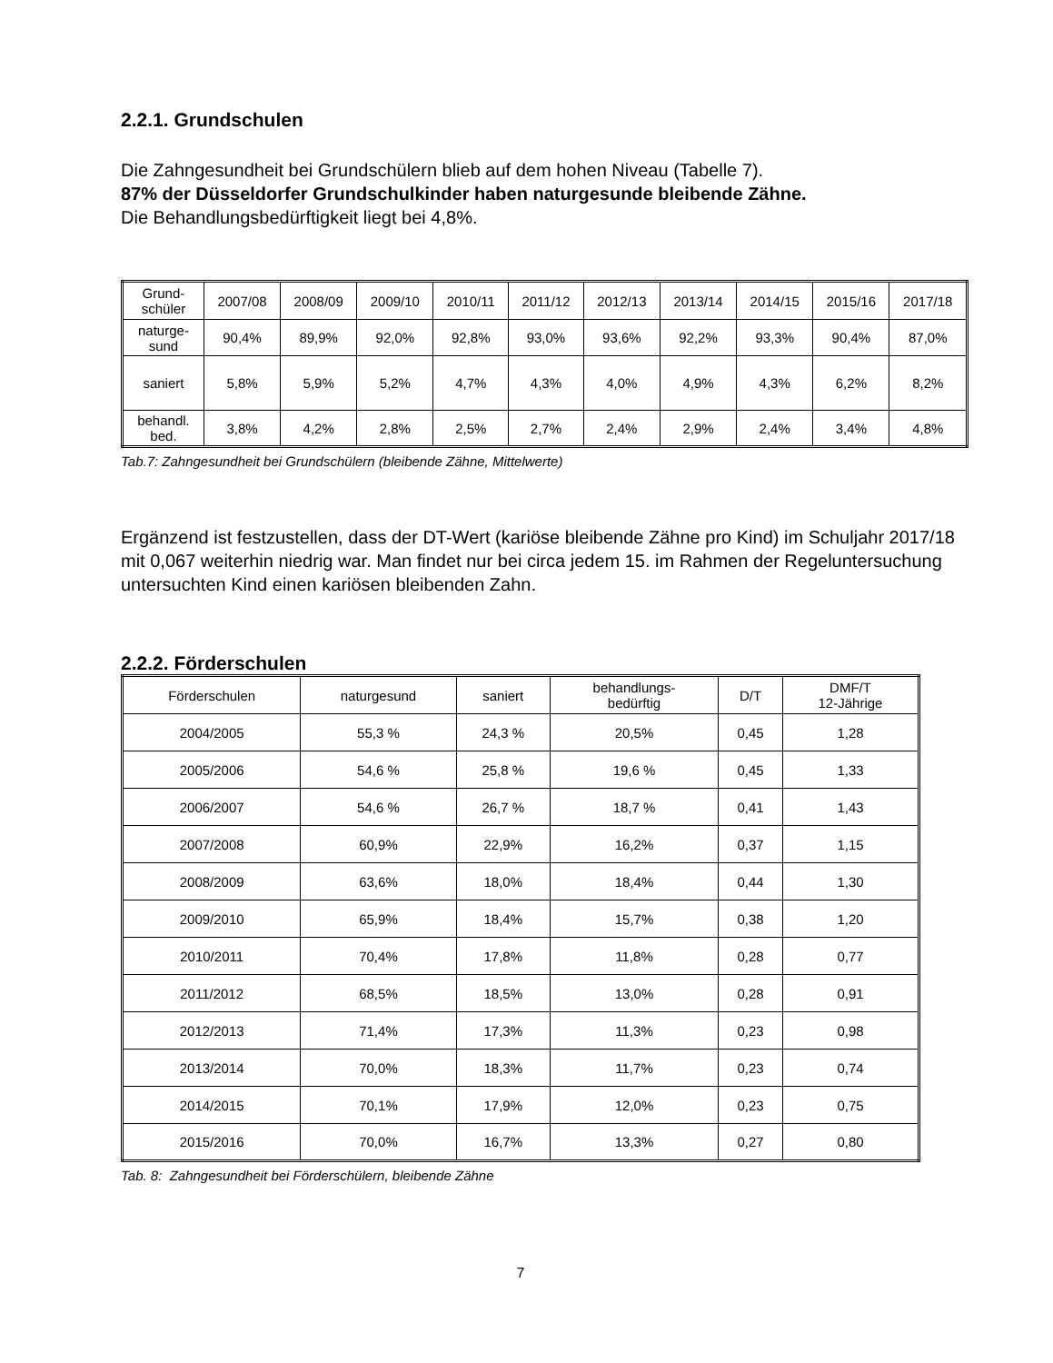2.2.1. Grundschulen
Die Zahngesundheit bei Grundschülern blieb auf dem hohen Niveau (Tabelle 7).
87% der Düsseldorfer Grundschulkinder haben naturgesunde bleibende Zähne.
Die Behandlungsbedürftigkeit liegt bei 4,8%.
| Grund- schüler | 2007/08 | 2008/09 | 2009/10 | 2010/11 | 2011/12 | 2012/13 | 2013/14 | 2014/15 | 2015/16 | 2017/18 |
| --- | --- | --- | --- | --- | --- | --- | --- | --- | --- | --- |
| naturge- sund | 90,4% | 89,9% | 92,0% | 92,8% | 93,0% | 93,6% | 92,2% | 93,3% | 90,4% | 87,0% |
| saniert | 5,8% | 5,9% | 5,2% | 4,7% | 4,3% | 4,0% | 4,9% | 4,3% | 6,2% | 8,2% |
| behandl. bed. | 3,8% | 4,2% | 2,8% | 2,5% | 2,7% | 2,4% | 2,9% | 2,4% | 3,4% | 4,8% |
Tab.7: Zahngesundheit bei Grundschülern (bleibende Zähne, Mittelwerte)
Ergänzend ist festzustellen, dass der DT-Wert (kariöse bleibende Zähne pro Kind) im Schuljahr 2017/18 mit 0,067 weiterhin niedrig war. Man findet nur bei circa jedem 15. im Rahmen der Regeluntersuchung untersuchten Kind einen kariösen bleibenden Zahn.
2.2.2. Förderschulen
| Förderschulen | naturgesund | saniert | behandlungs- bedürftig | D/T | DMF/T 12-Jährige |
| --- | --- | --- | --- | --- | --- |
| 2004/2005 | 55,3 % | 24,3 % | 20,5% | 0,45 | 1,28 |
| 2005/2006 | 54,6 % | 25,8 % | 19,6 % | 0,45 | 1,33 |
| 2006/2007 | 54,6 % | 26,7 % | 18,7 % | 0,41 | 1,43 |
| 2007/2008 | 60,9% | 22,9% | 16,2% | 0,37 | 1,15 |
| 2008/2009 | 63,6% | 18,0% | 18,4% | 0,44 | 1,30 |
| 2009/2010 | 65,9% | 18,4% | 15,7% | 0,38 | 1,20 |
| 2010/2011 | 70,4% | 17,8% | 11,8% | 0,28 | 0,77 |
| 2011/2012 | 68,5% | 18,5% | 13,0% | 0,28 | 0,91 |
| 2012/2013 | 71,4% | 17,3% | 11,3% | 0,23 | 0,98 |
| 2013/2014 | 70,0% | 18,3% | 11,7% | 0,23 | 0,74 |
| 2014/2015 | 70,1% | 17,9% | 12,0% | 0,23 | 0,75 |
| 2015/2016 | 70,0% | 16,7% | 13,3% | 0,27 | 0,80 |
Tab. 8: Zahngesundheit bei Förderschülern, bleibende Zähne
7